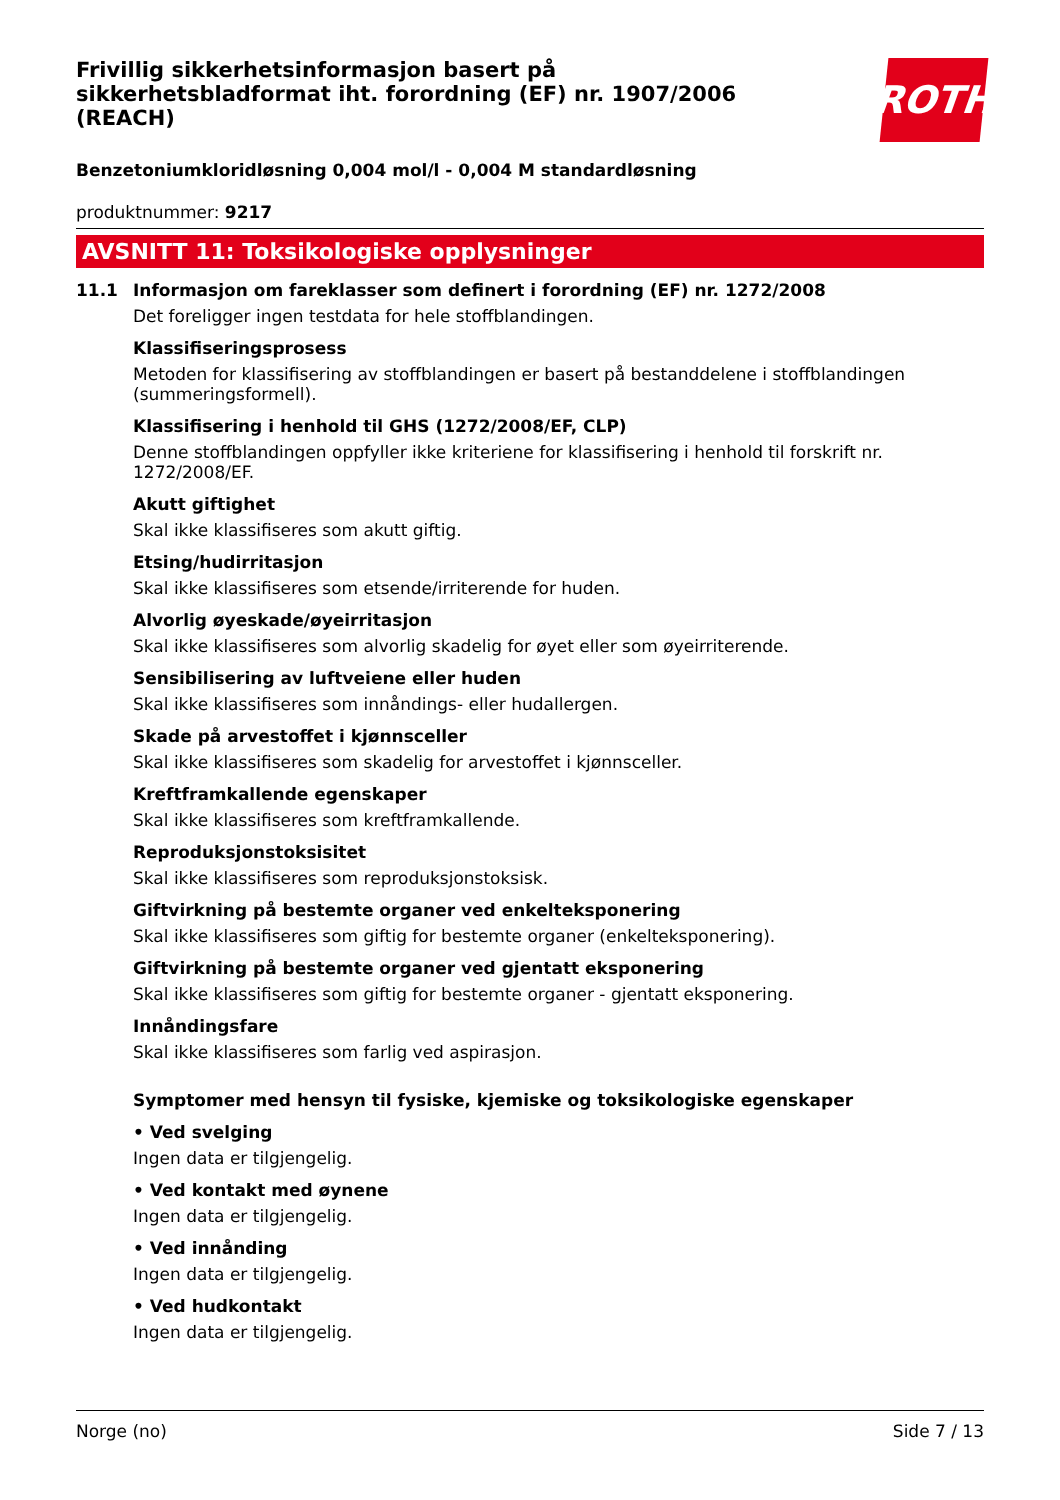Frivillig sikkerhetsinformasjon basert på sikkerhetsbladformat iht. forordning (EF) nr. 1907/2006 (REACH)
ROTH
Benzetoniumkloridløsning 0,004 mol/l - 0,004 M standardløsning
produktnummer: 9217
AVSNITT 11: Toksikologiske opplysninger
11.1 Informasjon om fareklasser som definert i forordning (EF) nr. 1272/2008
Det foreligger ingen testdata for hele stoffblandingen.
Klassifiseringsprosess
Metoden for klassifisering av stoffblandingen er basert på bestanddelene i stoffblandingen (summeringsformell).
Klassifisering i henhold til GHS (1272/2008/EF, CLP)
Denne stoffblandingen oppfyller ikke kriteriene for klassifisering i henhold til forskrift nr. 1272/2008/EF.
Akutt giftighet
Skal ikke klassifiseres som akutt giftig.
Etsing/hudirritasjon
Skal ikke klassifiseres som etsende/irriterende for huden.
Alvorlig øyeskade/øyeirritasjon
Skal ikke klassifiseres som alvorlig skadelig for øyet eller som øyeirriterende.
Sensibilisering av luftveiene eller huden
Skal ikke klassifiseres som innåndings- eller hudallergen.
Skade på arvestoffet i kjønnsceller
Skal ikke klassifiseres som skadelig for arvestoffet i kjønnsceller.
Kreftframkallende egenskaper
Skal ikke klassifiseres som kreftframkallende.
Reproduksjonstoksisitet
Skal ikke klassifiseres som reproduksjonstoksisk.
Giftvirkning på bestemte organer ved enkelteksponering
Skal ikke klassifiseres som giftig for bestemte organer (enkelteksponering).
Giftvirkning på bestemte organer ved gjentatt eksponering
Skal ikke klassifiseres som giftig for bestemte organer - gjentatt eksponering.
Innåndingsfare
Skal ikke klassifiseres som farlig ved aspirasjon.
Symptomer med hensyn til fysiske, kjemiske og toksikologiske egenskaper
• Ved svelging
Ingen data er tilgjengelig.
• Ved kontakt med øynene
Ingen data er tilgjengelig.
• Ved innånding
Ingen data er tilgjengelig.
• Ved hudkontakt
Ingen data er tilgjengelig.
Norge (no) Side 7 / 13